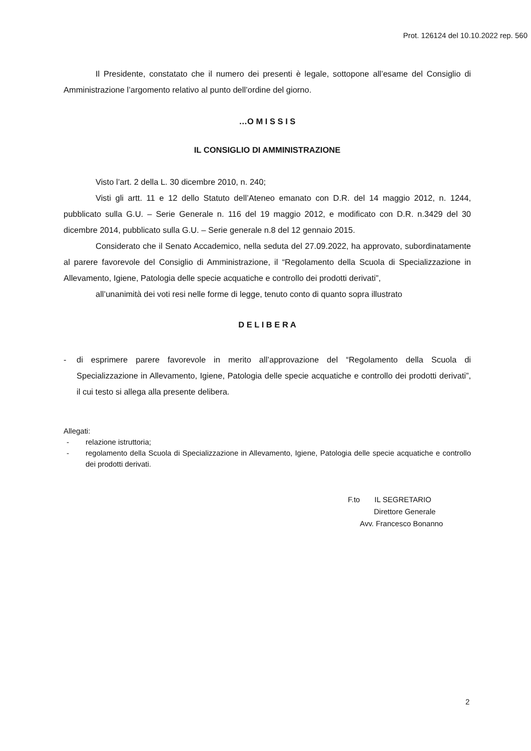Prot. 126124 del 10.10.2022 rep. 560
Il Presidente, constatato che il numero dei presenti è legale, sottopone all’esame del Consiglio di Amministrazione l’argomento relativo al punto dell’ordine del giorno.
…O M I S S I S
IL CONSIGLIO DI AMMINISTRAZIONE
Visto l’art. 2 della L. 30 dicembre 2010, n. 240;
Visti gli artt. 11 e 12 dello Statuto dell’Ateneo emanato con D.R. del 14 maggio 2012, n. 1244, pubblicato sulla G.U. – Serie Generale n. 116 del 19 maggio 2012, e modificato con D.R. n.3429 del 30 dicembre 2014, pubblicato sulla G.U. – Serie generale n.8 del 12 gennaio 2015.
Considerato che il Senato Accademico, nella seduta del 27.09.2022, ha approvato, subordinatamente al parere favorevole del Consiglio di Amministrazione, il “Regolamento della Scuola di Specializzazione in Allevamento, Igiene, Patologia delle specie acquatiche e controllo dei prodotti derivati”,
all’unanimità dei voti resi nelle forme di legge, tenuto conto di quanto sopra illustrato
D E L I B E R A
- di esprimere parere favorevole in merito all’approvazione del “Regolamento della Scuola di Specializzazione in Allevamento, Igiene, Patologia delle specie acquatiche e controllo dei prodotti derivati”, il cui testo si allega alla presente delibera.
Allegati:
- relazione istruttoria;
- regolamento della Scuola di Specializzazione in Allevamento, Igiene, Patologia delle specie acquatiche e controllo dei prodotti derivati.
F.to IL SEGRETARIO
Direttore Generale
Avv. Francesco Bonanno
2